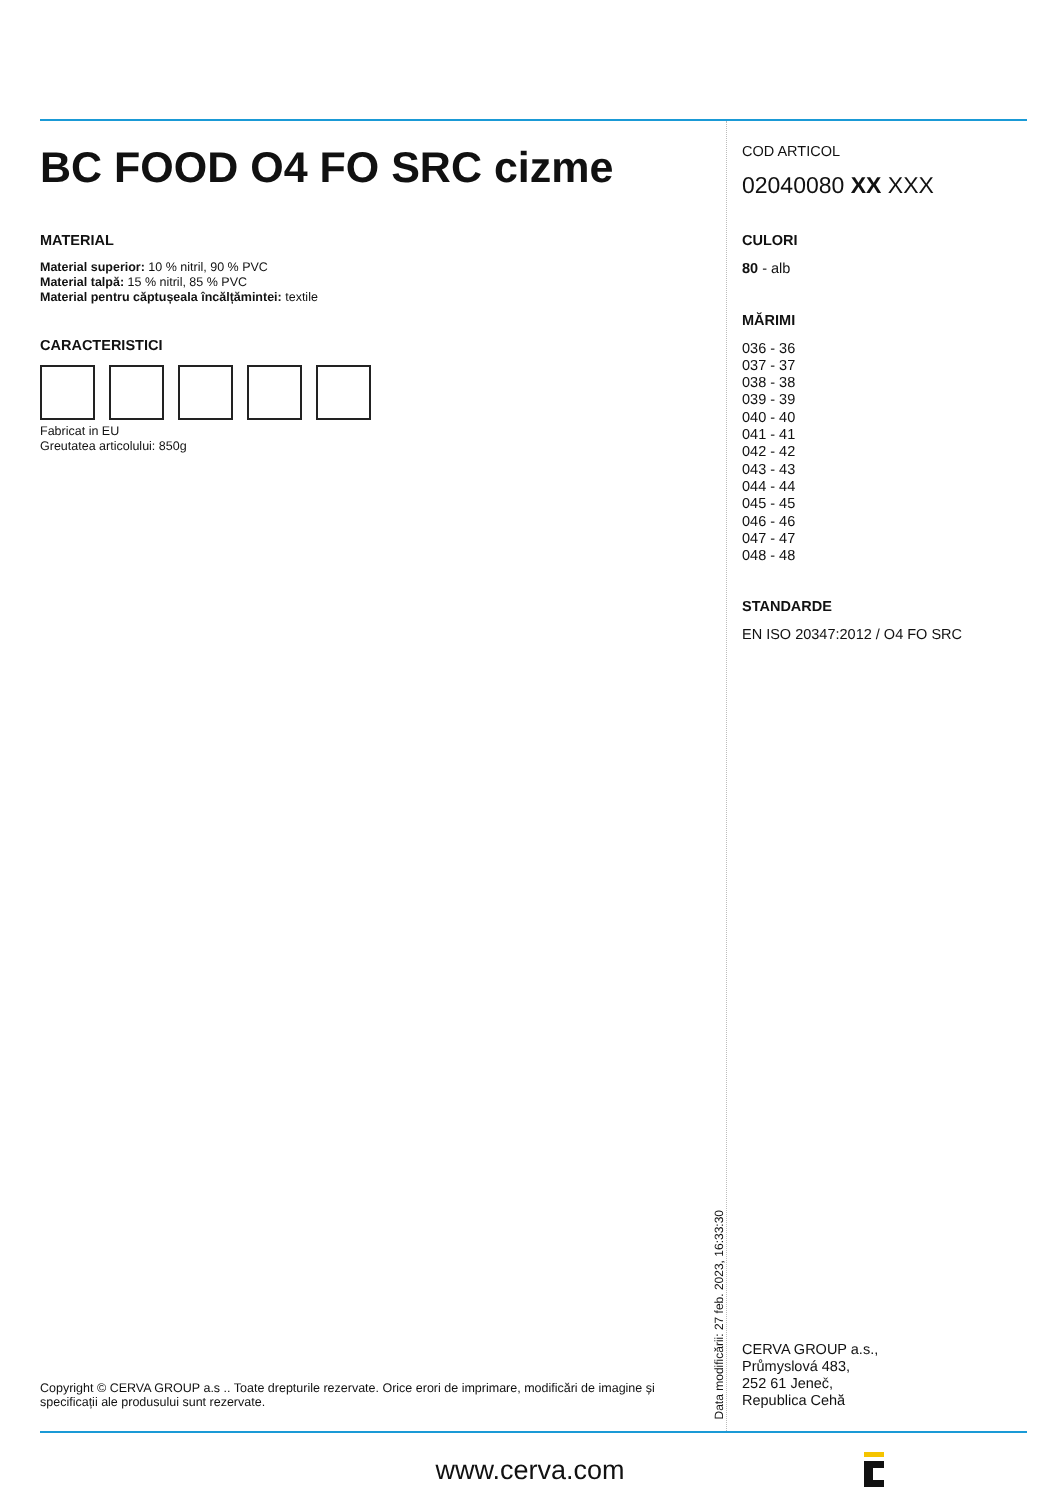BC FOOD O4 FO SRC cizme
MATERIAL
Material superior: 10 % nitril, 90 % PVC
Material talpă: 15 % nitril, 85 % PVC
Material pentru căptușeala încălțămintei: textile
CARACTERISTICI
Fabricat in EU
Greutatea articolului: 850g
Copyright © CERVA GROUP a.s .. Toate drepturile rezervate. Orice erori de imprimare, modificări de imagine și specificații ale produsului sunt rezervate.
Data modificării: 27 feb. 2023, 16:33:30
COD ARTICOL
02040080 XX XXX
CULORI
80 - alb
MĂRIMI
036 - 36
037 - 37
038 - 38
039 - 39
040 - 40
041 - 41
042 - 42
043 - 43
044 - 44
045 - 45
046 - 46
047 - 47
048 - 48
STANDARDE
EN ISO 20347:2012 / O4 FO SRC
CERVA GROUP a.s.,
Průmyslová 483,
252 61 Jeneč,
Republica Cehă
www.cerva.com